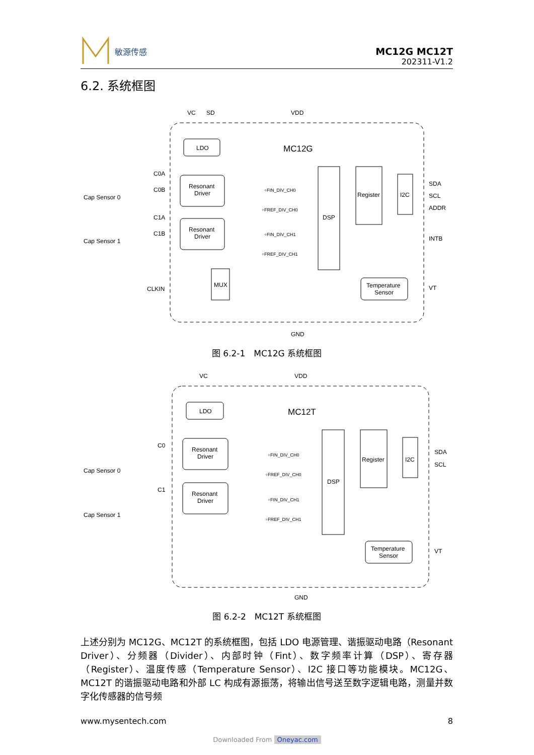敏源传感
MC12G MC12T
202311-V1.2
6.2. 系统框图
VC
SD
VDD
LDO
MC12G
Resonant
Driver
Resonant
Driver
÷FIN_DIV_CH0
÷FREF_DIV_CH0
÷FIN_DIV_CH1
÷FREF_DIV_CH1
DSP
Register
I2C
SDA
SCL
ADDR
INTB
VT
Temperature
Sensor
MUX
CLKIN
C0A
C0B
C1A
C1B
Cap Sensor 0
Cap Sensor 1
GND
图 6.2-1　MC12G 系统框图
VC
VDD
LDO
MC12T
Resonant
Driver
Resonant
Driver
÷FIN_DIV_CH0
÷FREF_DIV_CH0
÷FIN_DIV_CH1
÷FREF_DIV_CH1
DSP
Register
I2C
SDA
SCL
VT
Temperature
Sensor
C0
C1
Cap Sensor 0
Cap Sensor 1
GND
图 6.2-2　MC12T 系统框图
上述分别为 MC12G、MC12T 的系统框图，包括 LDO 电源管理、谐振驱动电路（Resonant Driver）、分频器（Divider）、内部时钟（Fint）、数字频率计算（DSP）、寄存器（Register）、温度传感（Temperature Sensor）、I2C 接口等功能模块。MC12G、MC12T 的谐振驱动电路和外部 LC 构成有源振荡，将输出信号送至数字逻辑电路，测量并数字化传感器的信号频
www.mysentech.com 8
Downloaded From Oneyac.com